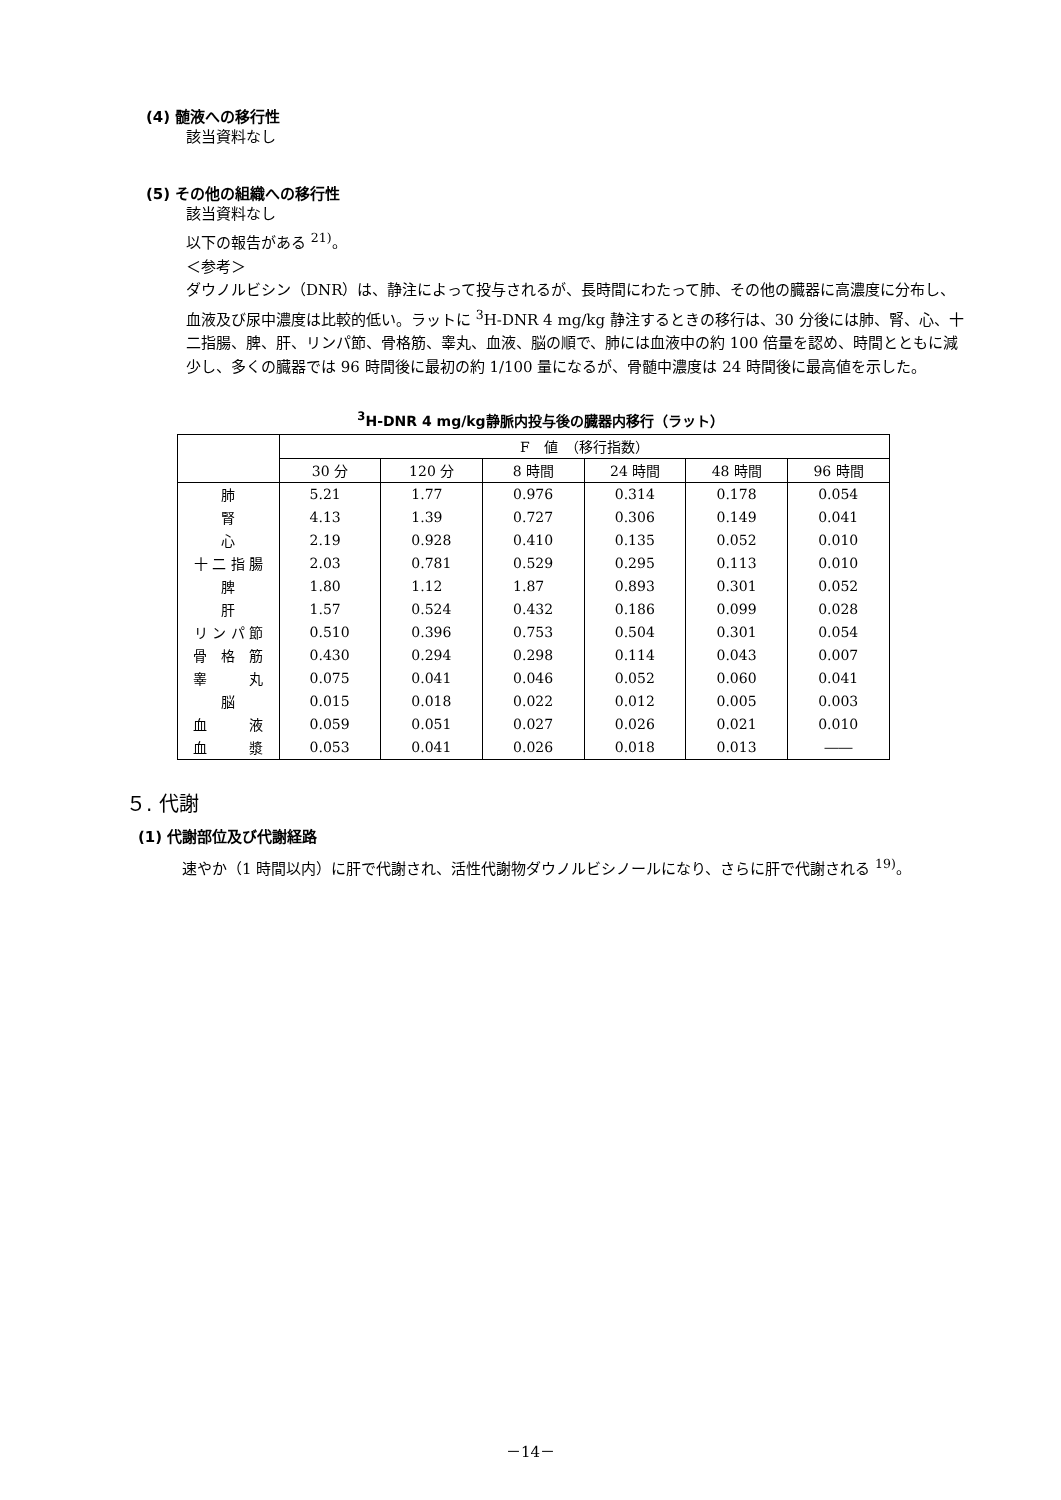(4) 髄液への移行性
該当資料なし
(5) その他の組織への移行性
該当資料なし
以下の報告がある <sup>21)</sup>。
＜参考＞
ダウノルビシン（DNR）は、静注によって投与されるが、長時間にわたって肺、その他の臓器に高濃度に分布し、血液及び尿中濃度は比較的低い。ラットに <sup>3</sup>H-DNR 4 mg/kg 静注するときの移行は、30 分後には肺、腎、心、十二指腸、脾、肝、リンパ節、骨格筋、睾丸、血液、脳の順で、肺には血液中の約 100 倍量を認め、時間とともに減少し、多くの臓器では 96 時間後に最初の約 1/100 量になるが、骨髄中濃度は 24 時間後に最高値を示した。
<sup>3</sup>H-DNR 4 mg/kg静脈内投与後の臓器内移行（ラット）
| | F 値 （移行指数） | | | | | |
| --- | --- | --- | --- | --- | --- | --- |
| | 30 分 | 120 分 | 8 時間 | 24 時間 | 48 時間 | 96 時間 |
| 肺 | 5.21 | 1.77 | 0.976 | 0.314 | 0.178 | 0.054 |
| 腎 | 4.13 | 1.39 | 0.727 | 0.306 | 0.149 | 0.041 |
| 心 | 2.19 | 0.928 | 0.410 | 0.135 | 0.052 | 0.010 |
| 十 二 指 腸 | 2.03 | 0.781 | 0.529 | 0.295 | 0.113 | 0.010 |
| 脾 | 1.80 | 1.12 | 1.87 | 0.893 | 0.301 | 0.052 |
| 肝 | 1.57 | 0.524 | 0.432 | 0.186 | 0.099 | 0.028 |
| リ ン パ 節 | 0.510 | 0.396 | 0.753 | 0.504 | 0.301 | 0.054 |
| 骨 格 筋 | 0.430 | 0.294 | 0.298 | 0.114 | 0.043 | 0.007 |
| 睾 丸 | 0.075 | 0.041 | 0.046 | 0.052 | 0.060 | 0.041 |
| 脳 | 0.015 | 0.018 | 0.022 | 0.012 | 0.005 | 0.003 |
| 血 液 | 0.059 | 0.051 | 0.027 | 0.026 | 0.021 | 0.010 |
| 血 漿 | 0.053 | 0.041 | 0.026 | 0.018 | 0.013 | ―― |
５. 代謝
(1) 代謝部位及び代謝経路
速やか（1 時間以内）に肝で代謝され、活性代謝物ダウノルビシノールになり、さらに肝で代謝される <sup>19)</sup>。
－14－